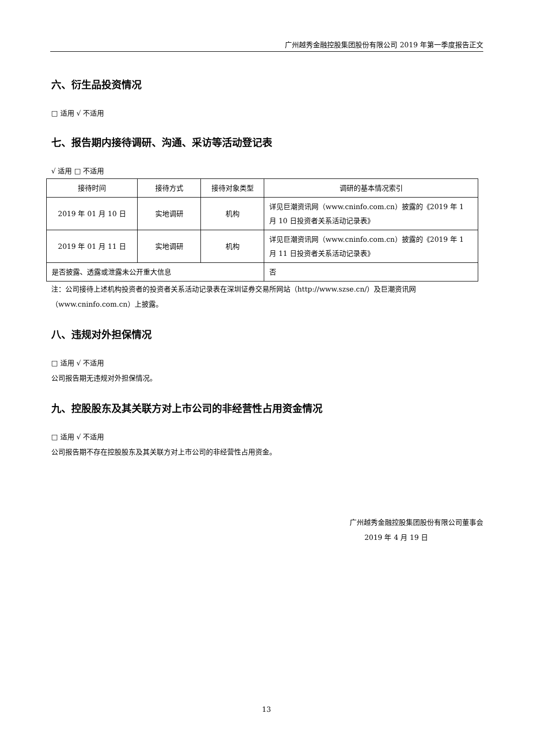广州越秀金融控股集团股份有限公司 2019 年第一季度报告正文
六、衍生品投资情况
□ 适用 √ 不适用
七、报告期内接待调研、沟通、采访等活动登记表
√ 适用 □ 不适用
| 接待时间 | 接待方式 | 接待对象类型 | 调研的基本情况索引 |
| --- | --- | --- | --- |
| 2019 年 01 月 10 日 | 实地调研 | 机构 | 详见巨潮资讯网（www.cninfo.com.cn）披露的《2019 年 1 月 10 日投资者关系活动记录表》 |
| 2019 年 01 月 11 日 | 实地调研 | 机构 | 详见巨潮资讯网（www.cninfo.com.cn）披露的《2019 年 1 月 11 日投资者关系活动记录表》 |
| 是否披露、透露或泄露未公开重大信息 | | | 否 |
注：公司接待上述机构投资者的投资者关系活动记录表在深圳证券交易所网站（http://www.szse.cn/）及巨潮资讯网（www.cninfo.com.cn）上披露。
八、违规对外担保情况
□ 适用 √ 不适用
公司报告期无违规对外担保情况。
九、控股股东及其关联方对上市公司的非经营性占用资金情况
□ 适用 √ 不适用
公司报告期不存在控股股东及其关联方对上市公司的非经营性占用资金。
广州越秀金融控股集团股份有限公司董事会
2019 年 4 月 19 日
13